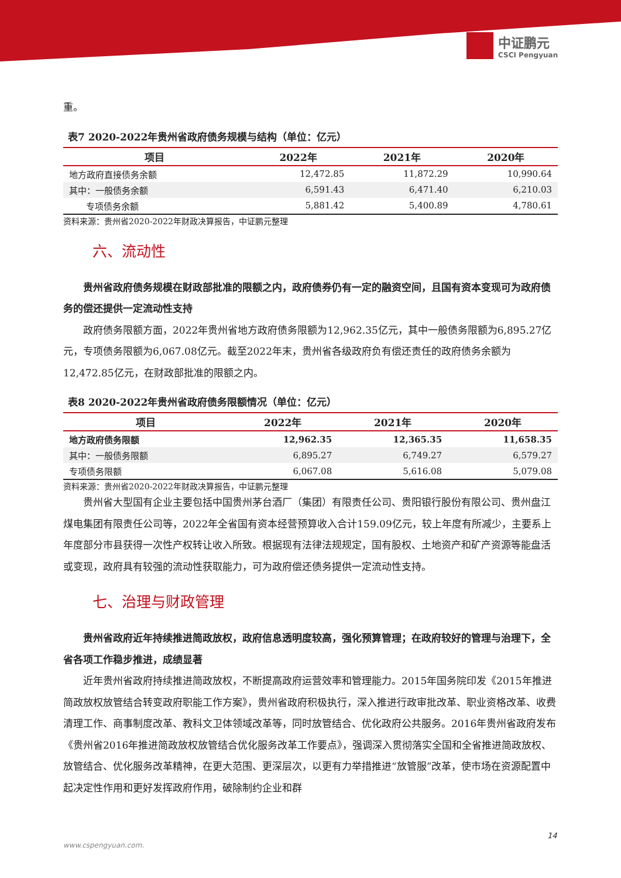中证鹏元
CSCI Pengyuan
重。
表7 2020-2022年贵州省政府债务规模与结构（单位：亿元）
| 项目 | 2022年 | 2021年 | 2020年 |
| --- | --- | --- | --- |
| 地方政府直接债务余额 | 12,472.85 | 11,872.29 | 10,990.64 |
| 其中：一般债务余额 | 6,591.43 | 6,471.40 | 6,210.03 |
| 专项债务余额 | 5,881.42 | 5,400.89 | 4,780.61 |
资料来源：贵州省2020-2022年财政决算报告，中证鹏元整理
六、流动性
贵州省政府债务规模在财政部批准的限额之内，政府债券仍有一定的融资空间，且国有资本变现可为政府债务的偿还提供一定流动性支持
政府债务限额方面，2022年贵州省地方政府债务限额为12,962.35亿元，其中一般债务限额为6,895.27亿元，专项债务限额为6,067.08亿元。截至2022年末，贵州省各级政府负有偿还责任的政府债务余额为12,472.85亿元，在财政部批准的限额之内。
表8 2020-2022年贵州省政府债务限额情况（单位：亿元）
| 项目 | 2022年 | 2021年 | 2020年 |
| --- | --- | --- | --- |
| 地方政府债务限额 | 12,962.35 | 12,365.35 | 11,658.35 |
| 其中：一般债务限额 | 6,895.27 | 6,749.27 | 6,579.27 |
| 专项债务限额 | 6,067.08 | 5,616.08 | 5,079.08 |
资料来源：贵州省2020-2022年财政决算报告，中证鹏元整理
贵州省大型国有企业主要包括中国贵州茅台酒厂（集团）有限责任公司、贵阳银行股份有限公司、贵州盘江煤电集团有限责任公司等，2022年全省国有资本经营预算收入合计159.09亿元，较上年度有所减少，主要系上年度部分市县获得一次性产权转让收入所致。根据现有法律法规规定，国有股权、土地资产和矿产资源等能盘活或变现，政府具有较强的流动性获取能力，可为政府偿还债务提供一定流动性支持。
七、治理与财政管理
贵州省政府近年持续推进简政放权，政府信息透明度较高，强化预算管理；在政府较好的管理与治理下，全省各项工作稳步推进，成绩显著
近年贵州省政府持续推进简政放权，不断提高政府运营效率和管理能力。2015年国务院印发《2015年推进简政放权放管结合转变政府职能工作方案》，贵州省政府积极执行，深入推进行政审批改革、职业资格改革、收费清理工作、商事制度改革、教科文卫体领域改革等，同时放管结合、优化政府公共服务。2016年贵州省政府发布《贵州省2016年推进简政放权放管结合优化服务改革工作要点》，强调深入贯彻落实全国和全省推进简政放权、放管结合、优化服务改革精神，在更大范围、更深层次，以更有力举措推进“放管服”改革，使市场在资源配置中起决定性作用和更好发挥政府作用，破除制约企业和群
14
www.cspengyuan.com.